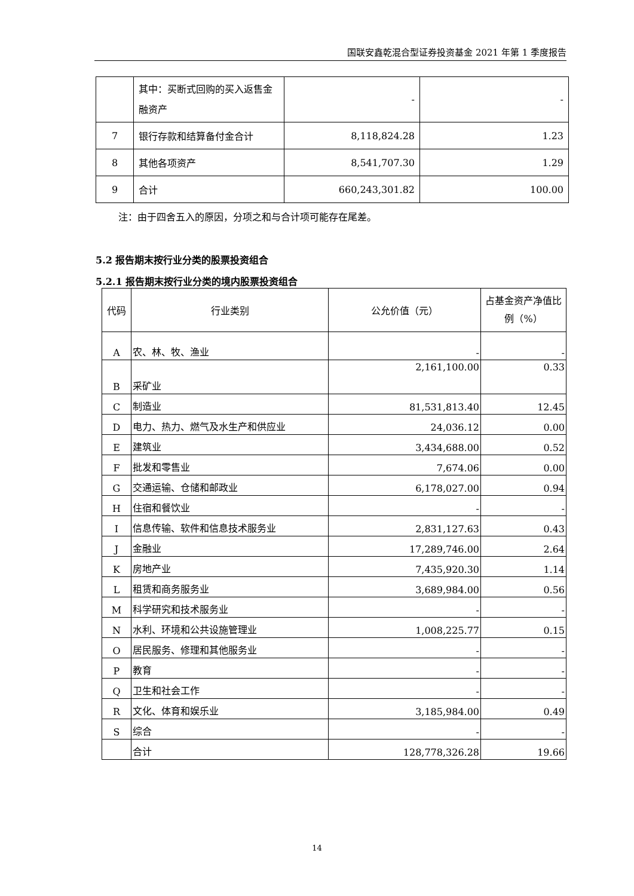国联安鑫乾混合型证券投资基金 2021 年第 1 季度报告
| | 其中：买断式回购的买入返售金融资产 | - | - |
| 7 | 银行存款和结算备付金合计 | 8,118,824.28 | 1.23 |
| 8 | 其他各项资产 | 8,541,707.30 | 1.29 |
| 9 | 合计 | 660,243,301.82 | 100.00 |
注：由于四舍五入的原因，分项之和与合计项可能存在尾差。
5.2 报告期末按行业分类的股票投资组合
5.2.1 报告期末按行业分类的境内股票投资组合
| 代码 | 行业类别 | 公允价值（元） | 占基金资产净值比例（%） |
| A | 农、林、牧、渔业 | - | - |
| B | 采矿业 | 2,161,100.00 | 0.33 |
| C | 制造业 | 81,531,813.40 | 12.45 |
| D | 电力、热力、燃气及水生产和供应业 | 24,036.12 | 0.00 |
| E | 建筑业 | 3,434,688.00 | 0.52 |
| F | 批发和零售业 | 7,674.06 | 0.00 |
| G | 交通运输、仓储和邮政业 | 6,178,027.00 | 0.94 |
| H | 住宿和餐饮业 | - | - |
| I | 信息传输、软件和信息技术服务业 | 2,831,127.63 | 0.43 |
| J | 金融业 | 17,289,746.00 | 2.64 |
| K | 房地产业 | 7,435,920.30 | 1.14 |
| L | 租赁和商务服务业 | 3,689,984.00 | 0.56 |
| M | 科学研究和技术服务业 | - | - |
| N | 水利、环境和公共设施管理业 | 1,008,225.77 | 0.15 |
| O | 居民服务、修理和其他服务业 | - | - |
| P | 教育 | - | - |
| Q | 卫生和社会工作 | - | - |
| R | 文化、体育和娱乐业 | 3,185,984.00 | 0.49 |
| S | 综合 | - | - |
| | 合计 | 128,778,326.28 | 19.66 |
14